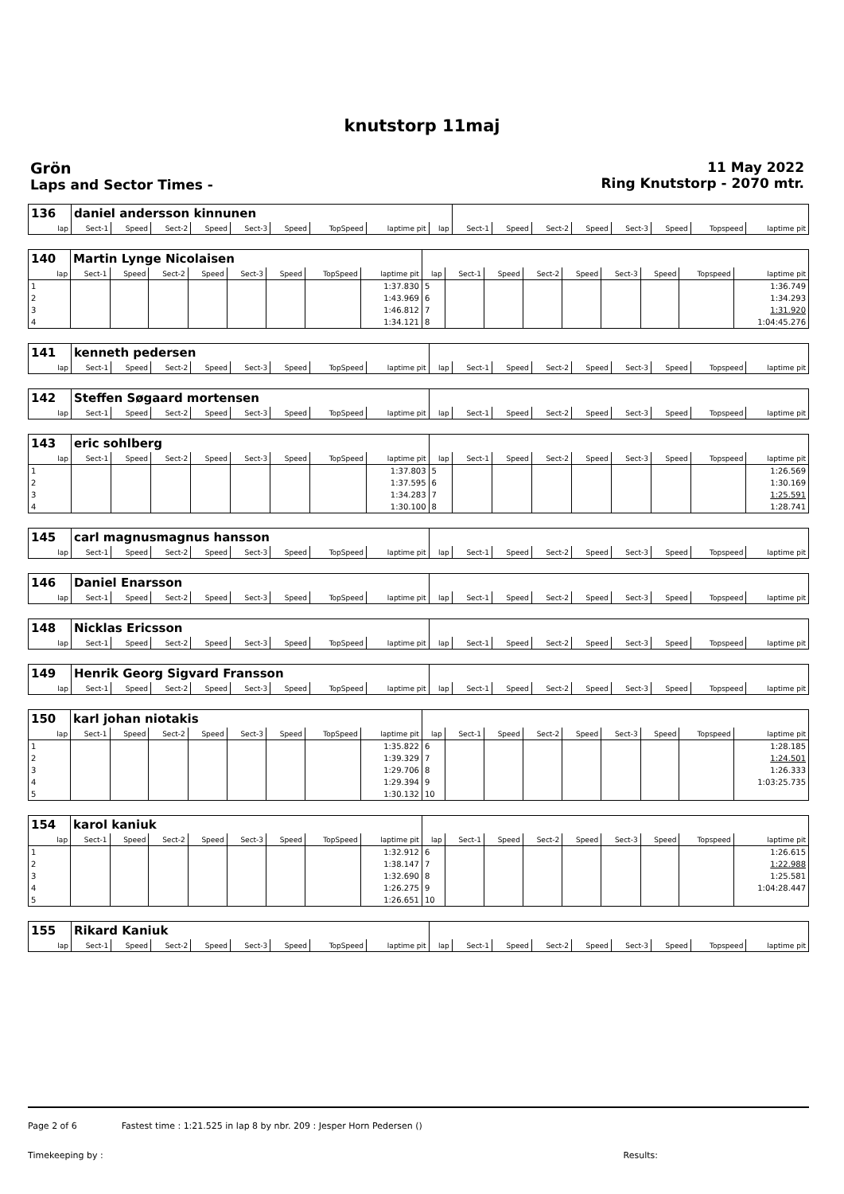knutstorp 11maj
Grön
Laps and Sector Times -
11 May 2022
Ring Knutstorp - 2070 mtr.
| 136 | daniel andersson kinnunen | | | | | | | | | | | | | | | | |
| lap | Sect-1 | Speed | Sect-2 | Speed | Sect-3 | Speed | TopSpeed | laptime pit | lap | Sect-1 | Speed | Sect-2 | Speed | Sect-3 | Speed | Topspeed | laptime pit |
| 140 | Martin Lynge Nicolaisen | | | | | | | | | | | | | | | | |
| lap | Sect-1 | Speed | Sect-2 | Speed | Sect-3 | Speed | TopSpeed | laptime pit | lap | Sect-1 | Speed | Sect-2 | Speed | Sect-3 | Speed | Topspeed | laptime pit |
| 1 | | | | | | | | 1:37.830 | 5 | | | | | | | | 1:36.749 |
| 2 | | | | | | | | 1:43.969 | 6 | | | | | | | | 1:34.293 |
| 3 | | | | | | | | 1:46.812 | 7 | | | | | | | | 1:31.920 |
| 4 | | | | | | | | 1:34.121 | 8 | | | | | | | | 1:04:45.276 |
| 141 | kenneth pedersen | | | | | | | | | | | | | | | | |
| lap | Sect-1 | Speed | Sect-2 | Speed | Sect-3 | Speed | TopSpeed | laptime pit | lap | Sect-1 | Speed | Sect-2 | Speed | Sect-3 | Speed | Topspeed | laptime pit |
| 142 | Steffen Søgaard mortensen | | | | | | | | | | | | | | | | |
| lap | Sect-1 | Speed | Sect-2 | Speed | Sect-3 | Speed | TopSpeed | laptime pit | lap | Sect-1 | Speed | Sect-2 | Speed | Sect-3 | Speed | Topspeed | laptime pit |
| 143 | eric sohlberg | | | | | | | | | | | | | | | | |
| lap | Sect-1 | Speed | Sect-2 | Speed | Sect-3 | Speed | TopSpeed | laptime pit | lap | Sect-1 | Speed | Sect-2 | Speed | Sect-3 | Speed | Topspeed | laptime pit |
| 1 | | | | | | | | 1:37.803 | 5 | | | | | | | | 1:26.569 |
| 2 | | | | | | | | 1:37.595 | 6 | | | | | | | | 1:30.169 |
| 3 | | | | | | | | 1:34.283 | 7 | | | | | | | | 1:25.591 |
| 4 | | | | | | | | 1:30.100 | 8 | | | | | | | | 1:28.741 |
| 145 | carl magnusmagnus hansson | | | | | | | | | | | | | | | | |
| lap | Sect-1 | Speed | Sect-2 | Speed | Sect-3 | Speed | TopSpeed | laptime pit | lap | Sect-1 | Speed | Sect-2 | Speed | Sect-3 | Speed | Topspeed | laptime pit |
| 146 | Daniel Enarsson | | | | | | | | | | | | | | | | |
| lap | Sect-1 | Speed | Sect-2 | Speed | Sect-3 | Speed | TopSpeed | laptime pit | lap | Sect-1 | Speed | Sect-2 | Speed | Sect-3 | Speed | Topspeed | laptime pit |
| 148 | Nicklas Ericsson | | | | | | | | | | | | | | | | |
| lap | Sect-1 | Speed | Sect-2 | Speed | Sect-3 | Speed | TopSpeed | laptime pit | lap | Sect-1 | Speed | Sect-2 | Speed | Sect-3 | Speed | Topspeed | laptime pit |
| 149 | Henrik Georg Sigvard Fransson | | | | | | | | | | | | | | | | |
| lap | Sect-1 | Speed | Sect-2 | Speed | Sect-3 | Speed | TopSpeed | laptime pit | lap | Sect-1 | Speed | Sect-2 | Speed | Sect-3 | Speed | Topspeed | laptime pit |
| 150 | karl johan niotakis | | | | | | | | | | | | | | | | |
| lap | Sect-1 | Speed | Sect-2 | Speed | Sect-3 | Speed | TopSpeed | laptime pit | lap | Sect-1 | Speed | Sect-2 | Speed | Sect-3 | Speed | Topspeed | laptime pit |
| 1 | | | | | | | | 1:35.822 | 6 | | | | | | | | 1:28.185 |
| 2 | | | | | | | | 1:39.329 | 7 | | | | | | | | 1:24.501 |
| 3 | | | | | | | | 1:29.706 | 8 | | | | | | | | 1:26.333 |
| 4 | | | | | | | | 1:29.394 | 9 | | | | | | | | 1:03:25.735 |
| 5 | | | | | | | | 1:30.132 | 10 | | | | | | | | |
| 154 | karol kaniuk | | | | | | | | | | | | | | | | |
| lap | Sect-1 | Speed | Sect-2 | Speed | Sect-3 | Speed | TopSpeed | laptime pit | lap | Sect-1 | Speed | Sect-2 | Speed | Sect-3 | Speed | Topspeed | laptime pit |
| 1 | | | | | | | | 1:32.912 | 6 | | | | | | | | 1:26.615 |
| 2 | | | | | | | | 1:38.147 | 7 | | | | | | | | 1:22.988 |
| 3 | | | | | | | | 1:32.690 | 8 | | | | | | | | 1:25.581 |
| 4 | | | | | | | | 1:26.275 | 9 | | | | | | | | 1:04:28.447 |
| 5 | | | | | | | | 1:26.651 | 10 | | | | | | | | |
| 155 | Rikard Kaniuk | | | | | | | | | | | | | | | | |
| lap | Sect-1 | Speed | Sect-2 | Speed | Sect-3 | Speed | TopSpeed | laptime pit | lap | Sect-1 | Speed | Sect-2 | Speed | Sect-3 | Speed | Topspeed | laptime pit |
Page 2 of 6 Fastest time : 1:21.525 in lap 8 by nbr. 209 : Jesper Horn Pedersen ()
Timekeeping by : Results: